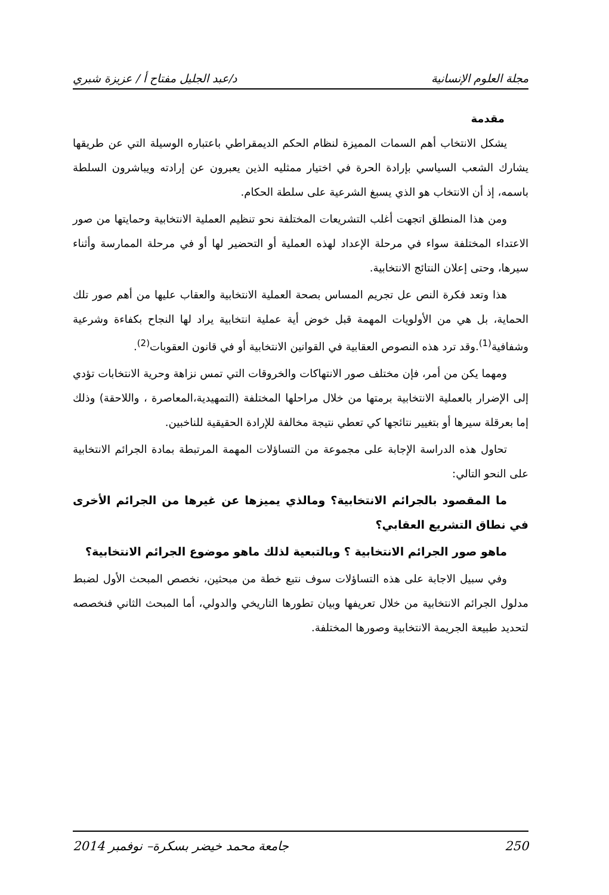مجلة العلوم الإنسانية د/عبد الجليل مفتاح أ / عزيزة شبري
مقدمة
يشكل الانتخاب أهم السمات المميزة لنظام الحكم الديمقراطي باعتباره الوسيلة التي عن طريقها يشارك الشعب السياسي بإرادة الحرة في اختيار ممثليه الذين يعبرون عن إرادته ويباشرون السلطة باسمه، إذ أن الانتخاب هو الذي يسبغ الشرعية على سلطة الحكام.
ومن هذا المنطلق اتجهت أغلب التشريعات المختلفة نحو تنظيم العملية الانتخابية وحمايتها من صور الاعتداء المختلفة سواء في مرحلة الإعداد لهذه العملية أو التحضير لها أو في مرحلة الممارسة وأثناء سيرها، وحتى إعلان النتائج الانتخابية.
هذا وتعد فكرة النص عل تجريم المساس بصحة العملية الانتخابية والعقاب عليها من أهم صور تلك الحماية، بل هي من الأولويات المهمة قبل خوض أية عملية انتخابية يراد لها النجاح بكفاءة وشرعية وشفافية<sup>(1)</sup>.وقد ترد هذه النصوص العقابية في القوانين الانتخابية أو في قانون العقوبات<sup>(2)</sup>.
ومهما يكن من أمر، فإن مختلف صور الانتهاكات والخروقات التي تمس نزاهة وحرية الانتخابات تؤدي إلى الإضرار بالعملية الانتخابية برمتها من خلال مراحلها المختلفة (التمهيدية،المعاصرة ، واللاحقة) وذلك إما بعرقلة سيرها أو بتغيير نتائجها كي تعطي نتيجة مخالفة للإرادة الحقيقية للناخبين.
تحاول هذه الدراسة الإجابة على مجموعة من التساؤلات المهمة المرتبطة بمادة الجرائم الانتخابية على النحو التالي:
ما المقصود بالجرائم الانتخابية؟ ومالذي يميزها عن غيرها من الجرائم الأخرى في نطاق التشريع العقابي؟
ماهو صور الجرائم الانتخابية ؟ وبالتبعية لذلك ماهو موضوع الجرائم الانتخابية؟
وفي سبيل الاجابة على هذه التساؤلات سوف نتبع خطة من مبحثين، نخصص المبحث الأول لضبط مدلول الجرائم الانتخابية من خلال تعريفها وبيان تطورها التاريخي والدولي، أما المبحث الثاني فنخصصه لتحديد طبيعة الجريمة الانتخابية وصورها المختلفة.
250 جامعة محمد خيضر بسكرة– نوفمبر 2014